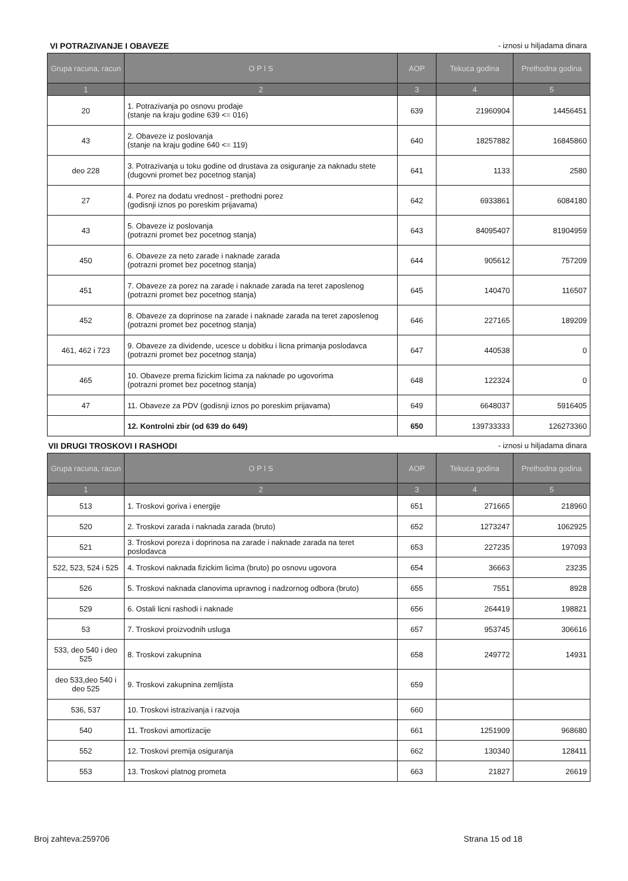VI POTRAZIVANJE I OBAVEZE - iznosi u hiljadama dinara
| Grupa racuna, racun | O P I S | AOP | Tekuca godina | Prethodna godina |
| --- | --- | --- | --- | --- |
| 1 | 2 | 3 | 4 | 5 |
| 20 | 1. Potrazivanja po osnovu prodaje (stanje na kraju godine 639 <= 016) | 639 | 21960904 | 14456451 |
| 43 | 2. Obaveze iz poslovanja (stanje na kraju godine 640 <= 119) | 640 | 18257882 | 16845860 |
| deo 228 | 3. Potrazivanja u toku godine od drustava za osiguranje za naknadu stete (dugovni promet bez pocetnog stanja) | 641 | 1133 | 2580 |
| 27 | 4. Porez na dodatu vrednost - prethodni porez (godisnji iznos po poreskim prijavama) | 642 | 6933861 | 6084180 |
| 43 | 5. Obaveze iz poslovanja (potrazni promet bez pocetnog stanja) | 643 | 84095407 | 81904959 |
| 450 | 6. Obaveze za neto zarade i naknade zarada (potrazni promet bez pocetnog stanja) | 644 | 905612 | 757209 |
| 451 | 7. Obaveze za porez na zarade i naknade zarada na teret zaposlenog (potrazni promet bez pocetnog stanja) | 645 | 140470 | 116507 |
| 452 | 8. Obaveze za doprinose na zarade i naknade zarada na teret zaposlenog (potrazni promet bez pocetnog stanja) | 646 | 227165 | 189209 |
| 461, 462 i 723 | 9. Obaveze za dividende, ucesce u dobitku i licna primanja poslodavca (potrazni promet bez pocetnog stanja) | 647 | 440538 | 0 |
| 465 | 10. Obaveze prema fizickim licima za naknade po ugovorima (potrazni promet bez pocetnog stanja) | 648 | 122324 | 0 |
| 47 | 11. Obaveze za PDV (godisnji iznos po poreskim prijavama) | 649 | 6648037 | 5916405 |
| | 12. Kontrolni zbir (od 639 do 649) | 650 | 139733333 | 126273360 |
VII DRUGI TROSKOVI I RASHODI - iznosi u hiljadama dinara
| Grupa racuna, racun | O P I S | AOP | Tekuca godina | Prethodna godina |
| --- | --- | --- | --- | --- |
| 1 | 2 | 3 | 4 | 5 |
| 513 | 1. Troskovi goriva i energije | 651 | 271665 | 218960 |
| 520 | 2. Troskovi zarada i naknada zarada (bruto) | 652 | 1273247 | 1062925 |
| 521 | 3. Troskovi poreza i doprinosa na zarade i naknade zarada na teret poslodavca | 653 | 227235 | 197093 |
| 522, 523, 524 i 525 | 4. Troskovi naknada fizickim licima (bruto) po osnovu ugovora | 654 | 36663 | 23235 |
| 526 | 5. Troskovi naknada clanovima upravnog i nadzornog odbora (bruto) | 655 | 7551 | 8928 |
| 529 | 6. Ostali licni rashodi i naknade | 656 | 264419 | 198821 |
| 53 | 7. Troskovi proizvodnih usluga | 657 | 953745 | 306616 |
| 533, deo 540 i deo 525 | 8. Troskovi zakupnina | 658 | 249772 | 14931 |
| deo 533,deo 540 i deo 525 | 9. Troskovi zakupnina zemljista | 659 | | |
| 536, 537 | 10. Troskovi istrazivanja i razvoja | 660 | | |
| 540 | 11. Troskovi amortizacije | 661 | 1251909 | 968680 |
| 552 | 12. Troskovi premija osiguranja | 662 | 130340 | 128411 |
| 553 | 13. Troskovi platnog prometa | 663 | 21827 | 26619 |
Broj zahteva:259706 Strana 15 od 18